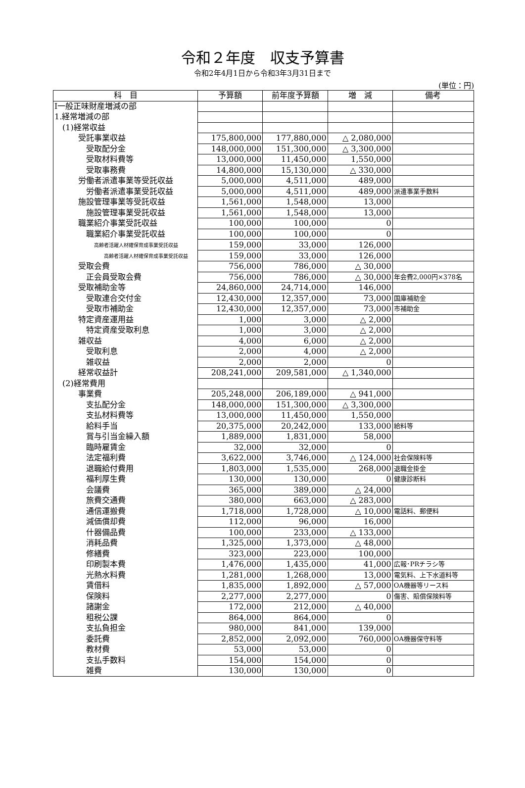令和２年度　収支予算書
令和2年4月1日から令和3年3月31日まで
(単位：円)
| 科 目 | 予算額 | 前年度予算額 | 増 減 | 備考 |
| --- | --- | --- | --- | --- |
| Ⅰ一般正味財産増減の部 | | | | |
| 1.経常増減の部 | | | | |
| (1)経常収益 | | | | |
| 受託事業収益 | 175,800,000 | 177,880,000 | △ 2,080,000 | |
| 受取配分金 | 148,000,000 | 151,300,000 | △ 3,300,000 | |
| 受取材料費等 | 13,000,000 | 11,450,000 | 1,550,000 | |
| 受取事務費 | 14,800,000 | 15,130,000 | △ 330,000 | |
| 労働者派遣事業等受託収益 | 5,000,000 | 4,511,000 | 489,000 | |
| 労働者派遣事業受託収益 | 5,000,000 | 4,511,000 | 489,000 | 派遣事業手数料 |
| 施設管理事業等受託収益 | 1,561,000 | 1,548,000 | 13,000 | |
| 施設管理事業受託収益 | 1,561,000 | 1,548,000 | 13,000 | |
| 職業紹介事業受託収益 | 100,000 | 100,000 | 0 | |
| 職業紹介事業受託収益 | 100,000 | 100,000 | 0 | |
| 高齢者活躍人材確保育成事業受託収益 | 159,000 | 33,000 | 126,000 | |
| 高齢者活躍人材確保育成事業受託収益 | 159,000 | 33,000 | 126,000 | |
| 受取会費 | 756,000 | 786,000 | △ 30,000 | |
| 正会員受取会費 | 756,000 | 786,000 | △ 30,000 | 年会費2,000円×378名 |
| 受取補助金等 | 24,860,000 | 24,714,000 | 146,000 | |
| 受取連合交付金 | 12,430,000 | 12,357,000 | 73,000 | 国庫補助金 |
| 受取市補助金 | 12,430,000 | 12,357,000 | 73,000 | 市補助金 |
| 特定資産運用益 | 1,000 | 3,000 | △ 2,000 | |
| 特定資産受取利息 | 1,000 | 3,000 | △ 2,000 | |
| 雑収益 | 4,000 | 6,000 | △ 2,000 | |
| 受取利息 | 2,000 | 4,000 | △ 2,000 | |
| 雑収益 | 2,000 | 2,000 | 0 | |
| 経常収益計 | 208,241,000 | 209,581,000 | △ 1,340,000 | |
| (2)経常費用 | | | | |
| 事業費 | 205,248,000 | 206,189,000 | △ 941,000 | |
| 支払配分金 | 148,000,000 | 151,300,000 | △ 3,300,000 | |
| 支払材料費等 | 13,000,000 | 11,450,000 | 1,550,000 | |
| 給料手当 | 20,375,000 | 20,242,000 | 133,000 | 給料等 |
| 賞与引当金繰入額 | 1,889,000 | 1,831,000 | 58,000 | |
| 臨時雇賃金 | 32,000 | 32,000 | 0 | |
| 法定福利費 | 3,622,000 | 3,746,000 | △ 124,000 | 社会保険料等 |
| 退職給付費用 | 1,803,000 | 1,535,000 | 268,000 | 退職金掛金 |
| 福利厚生費 | 130,000 | 130,000 | 0 | 健康診断料 |
| 会議費 | 365,000 | 389,000 | △ 24,000 | |
| 旅費交通費 | 380,000 | 663,000 | △ 283,000 | |
| 通信運搬費 | 1,718,000 | 1,728,000 | △ 10,000 | 電話料、郵便料 |
| 減価償却費 | 112,000 | 96,000 | 16,000 | |
| 什器備品費 | 100,000 | 233,000 | △ 133,000 | |
| 消耗品費 | 1,325,000 | 1,373,000 | △ 48,000 | |
| 修繕費 | 323,000 | 223,000 | 100,000 | |
| 印刷製本費 | 1,476,000 | 1,435,000 | 41,000 | 広報･PRチラシ等 |
| 光熱水料費 | 1,281,000 | 1,268,000 | 13,000 | 電気料、上下水道料等 |
| 賃借料 | 1,835,000 | 1,892,000 | △ 57,000 | OA機器等リース料 |
| 保険料 | 2,277,000 | 2,277,000 | 0 | 傷害、賠償保険料等 |
| 諸謝金 | 172,000 | 212,000 | △ 40,000 | |
| 租税公課 | 864,000 | 864,000 | 0 | |
| 支払負担金 | 980,000 | 841,000 | 139,000 | |
| 委託費 | 2,852,000 | 2,092,000 | 760,000 | OA機器保守料等 |
| 教材費 | 53,000 | 53,000 | 0 | |
| 支払手数料 | 154,000 | 154,000 | 0 | |
| 雑費 | 130,000 | 130,000 | 0 | |